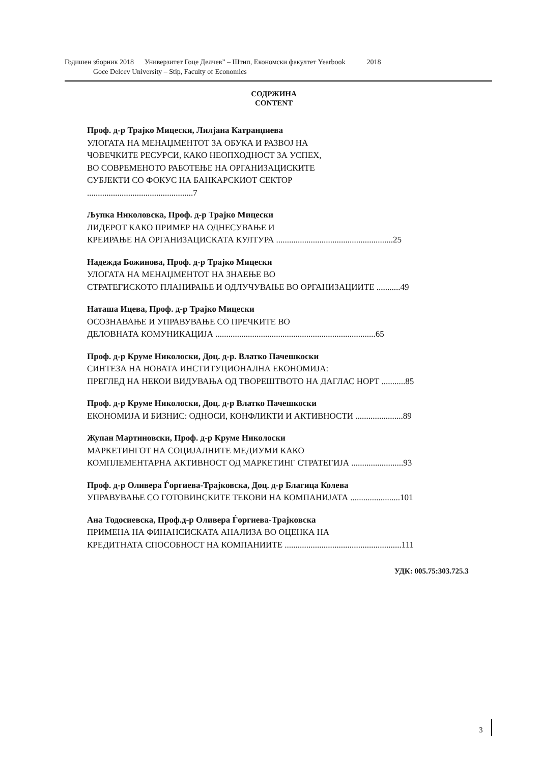Годишен зборник 2018 Универзитет Гоце Делчев” – Штип, Економски факултет Yearbook 2018
Goce Delcev University – Stip, Faculty of Economics
СОДРЖИНА
CONTENT
Проф. д-р Трајко Мицески, Лилјана Катранџиева
УЛОГАТА НА МЕНАЏМЕНТОТ ЗА ОБУКА И РАЗВОЈ НА
ЧОВЕЧКИТЕ РЕСУРСИ, КАКО НЕОПХОДНОСТ ЗА УСПЕХ,
ВО СОВРЕМЕНОТО РАБОТЕЊЕ НА ОРГАНИЗАЦИСКИТЕ
СУБЈЕКТИ СО ФОКУС НА БАНКАРСКИОТ СЕКТОР
.................................................7
Љупка Николовска, Проф. д-р Трајко Мицески
ЛИДЕРОТ КАКО ПРИМЕР НА ОДНЕСУВАЊЕ И
КРЕИРАЊЕ НА ОРГАНИЗАЦИСКАТА КУЛТУРА ......................................................25
Надежда Божинова, Проф. д-р Трајко Мицески
УЛОГАТА НА МЕНАЏМЕНТОТ НА ЗНАЕЊЕ ВО
СТРАТЕГИСКОТО ПЛАНИРАЊЕ И ОДЛУЧУВАЊЕ ВО ОРГАНИЗАЦИИТЕ ...........49
Наташа Ицева, Проф. д-р Трајко Мицески
ОСОЗНАВАЊЕ И УПРАВУВАЊЕ СО ПРЕЧКИТЕ ВО
ДЕЛОВНАТА КОМУНИКАЦИЈА ..........................................................................65
Проф. д-р Круме Николоски, Доц. д-р. Влатко Пачешкоски
СИНТЕЗА НА НОВАТА ИНСТИТУЦИОНАЛНА ЕКОНОМИЈА:
ПРЕГЛЕД НА НЕКОИ ВИДУВАЊА ОД ТВОРЕШТВОТО НА ДАГЛАС НОРТ ...........85
Проф. д-р Круме Николоски, Доц. д-р Влатко Пачешкоски
ЕКОНОМИЈА И БИЗНИС: ОДНОСИ, КОНФЛИКТИ И АКТИВНОСТИ ......................89
Жупан Мартиновски, Проф. д-р Круме Николоски
МАРКЕТИНГОТ НА СОЦИЈАЛНИТЕ МЕДИУМИ КАКО
КОМПЛЕМЕНТАРНА АКТИВНОСТ ОД МАРКЕТИНГ СТРАТЕГИЈА ........................93
Проф. д-р Оливера Ѓоргиева-Трајковска, Доц. д-р Благица Колева
УПРАВУВАЊЕ СО ГОТОВИНСКИТЕ ТЕКОВИ НА КОМПАНИЈАТА .......................101
Ана Тодосиевска, Проф.д-р Оливера Ѓоргиева-Трајковска
ПРИМЕНА НА ФИНАНСИСКАТА АНАЛИЗА ВО ОЦЕНКА НА
КРЕДИТНАТА СПОСОБНОСТ НА КОМПАНИИТЕ ......................................................111
УДК: 005.75:303.725.3
3